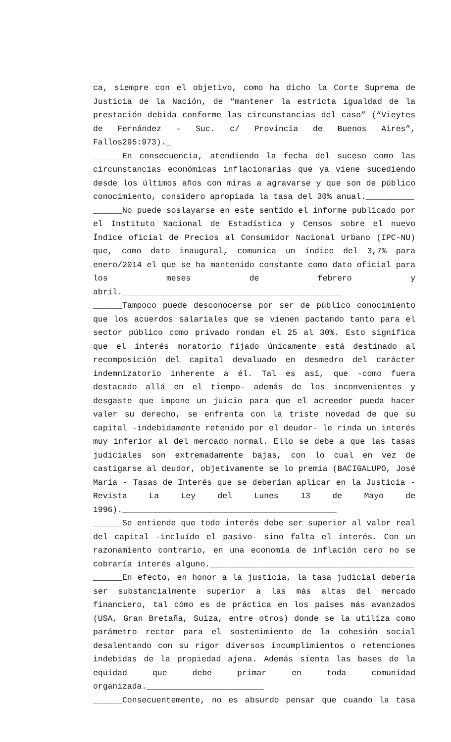ca, siempre con el objetivo, como ha dicho la Corte Suprema de Justicia de la Nación, de “mantener la estricta igualdad de la prestación debida conforme las circunstancias del caso” (“Vieytes de Fernández – Suc. c/ Provincia de Buenos Aires”, Fallos295:973)._
______En consecuencia, atendiendo la fecha del suceso como las circunstancias económicas inflacionarias que ya viene sucediendo desde los últimos años con miras a agravarse y que son de público conocimiento, considero apropiada la tasa del 30% anual.__________
______No puede soslayarse en este sentido el informe publicado por el Instituto Nacional de Estadística y Censos sobre el nuevo Índice oficial de Precios al Consumidor Nacional Urbano (IPC-NU) que, como dato inaugural, comunica un índice del 3,7% para enero/2014 el que se ha mantenido constante como dato oficial para los meses de febrero y abril._____________________________________________
______Tampoco puede desconocerse por ser de público conocimiento que los acuerdos salariales que se vienen pactando tanto para el sector público como privado rondan el 25 al 30%. Esto significa que el interés moratorio fijado únicamente está destinado al recomposición del capital devaluado en desmedro del carácter indemnizatorio inherente a él. Tal es así, que -como fuera destacado allá en el tiempo- además de los inconvenientes y desgaste que impone un juicio para que el acreedor pueda hacer valer su derecho, se enfrenta con la triste novedad de que su capital -indebidamente retenido por el deudor- le rinda un interés muy inferior al del mercado normal. Ello se debe a que las tasas judiciales son extremadamente bajas, con lo cual en vez de castigarse al deudor, objetivamente se lo premia (BACIGALUPO, José María - Tasas de Interés que se deberían aplicar en la Justicia - Revista La Ley del Lunes 13 de Mayo de 1996).____________________________________________
______Se entiende que todo interés debe ser superior al valor real del capital -incluído el pasivo- sino falta el interés. Con un razonamiento contrario, en una economía de inflación cero no se cobraría interés alguno.__________________________________________
______En efecto, en honor a la justicia, la tasa judicial debería ser substancialmente superior a las más altas del mercado financiero, tal cómo es de práctica en los países más avanzados (USA, Gran Bretaña, Suiza, entre otros) donde se la utiliza como parámetro rector para el sostenimiento de la cohesión social desalentando con su rigor diversos incumplimientos o retenciones indebidas de la propiedad ajena. Además sienta las bases de la equidad que debe primar en toda comunidad organizada.________________________
______Consecuentemente, no es absurdo pensar que cuando la tasa